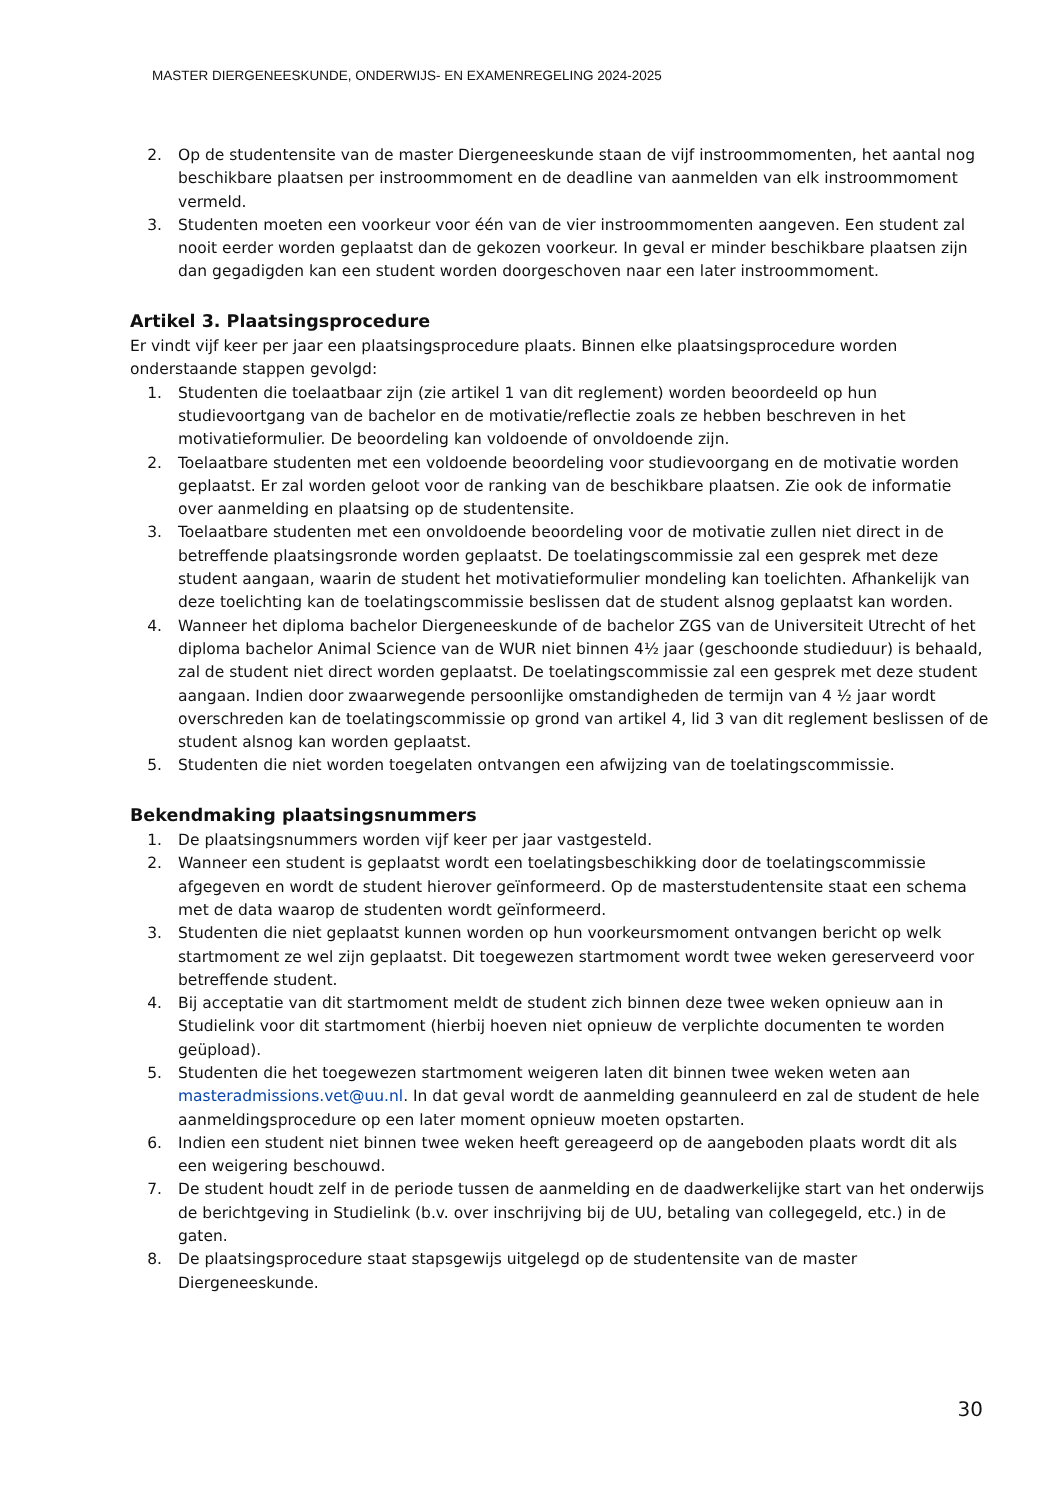MASTER DIERGENEESKUNDE, ONDERWIJS- EN EXAMENREGELING 2024-2025
2. Op de studentensite van de master Diergeneeskunde staan de vijf instroommomenten, het aantal nog beschikbare plaatsen per instroommoment en de deadline van aanmelden van elk instroommoment vermeld.
3. Studenten moeten een voorkeur voor één van de vier instroommomenten aangeven. Een student zal nooit eerder worden geplaatst dan de gekozen voorkeur. In geval er minder beschikbare plaatsen zijn dan gegadigden kan een student worden doorgeschoven naar een later instroommoment.
Artikel 3. Plaatsingsprocedure
Er vindt vijf keer per jaar een plaatsingsprocedure plaats. Binnen elke plaatsingsprocedure worden onderstaande stappen gevolgd:
1. Studenten die toelaatbaar zijn (zie artikel 1 van dit reglement) worden beoordeeld op hun studievoortgang van de bachelor en de motivatie/reflectie zoals ze hebben beschreven in het motivatieformulier. De beoordeling kan voldoende of onvoldoende zijn.
2. Toelaatbare studenten met een voldoende beoordeling voor studievoorgang en de motivatie worden geplaatst. Er zal worden geloot voor de ranking van de beschikbare plaatsen. Zie ook de informatie over aanmelding en plaatsing op de studentensite.
3. Toelaatbare studenten met een onvoldoende beoordeling voor de motivatie zullen niet direct in de betreffende plaatsingsronde worden geplaatst. De toelatingscommissie zal een gesprek met deze student aangaan, waarin de student het motivatieformulier mondeling kan toelichten. Afhankelijk van deze toelichting kan de toelatingscommissie beslissen dat de student alsnog geplaatst kan worden.
4. Wanneer het diploma bachelor Diergeneeskunde of de bachelor ZGS van de Universiteit Utrecht of het diploma bachelor Animal Science van de WUR niet binnen 4½ jaar (geschoonde studieduur) is behaald, zal de student niet direct worden geplaatst. De toelatingscommissie zal een gesprek met deze student aangaan. Indien door zwaarwegende persoonlijke omstandigheden de termijn van 4 ½ jaar wordt overschreden kan de toelatingscommissie op grond van artikel 4, lid 3 van dit reglement beslissen of de student alsnog kan worden geplaatst.
5. Studenten die niet worden toegelaten ontvangen een afwijzing van de toelatingscommissie.
Bekendmaking plaatsingsnummers
1. De plaatsingsnummers worden vijf keer per jaar vastgesteld.
2. Wanneer een student is geplaatst wordt een toelatingsbeschikking door de toelatingscommissie afgegeven en wordt de student hierover geïnformeerd. Op de masterstudentensite staat een schema met de data waarop de studenten wordt geïnformeerd.
3. Studenten die niet geplaatst kunnen worden op hun voorkeursmoment ontvangen bericht op welk startmoment ze wel zijn geplaatst. Dit toegewezen startmoment wordt twee weken gereserveerd voor betreffende student.
4. Bij acceptatie van dit startmoment meldt de student zich binnen deze twee weken opnieuw aan in Studielink voor dit startmoment (hierbij hoeven niet opnieuw de verplichte documenten te worden geüpload).
5. Studenten die het toegewezen startmoment weigeren laten dit binnen twee weken weten aan masteradmissions.vet@uu.nl. In dat geval wordt de aanmelding geannuleerd en zal de student de hele aanmeldingsprocedure op een later moment opnieuw moeten opstarten.
6. Indien een student niet binnen twee weken heeft gereageerd op de aangeboden plaats wordt dit als een weigering beschouwd.
7. De student houdt zelf in de periode tussen de aanmelding en de daadwerkelijke start van het onderwijs de berichtgeving in Studielink (b.v. over inschrijving bij de UU, betaling van collegegeld, etc.) in de gaten.
8. De plaatsingsprocedure staat stapsgewijs uitgelegd op de studentensite van de master Diergeneeskunde.
30